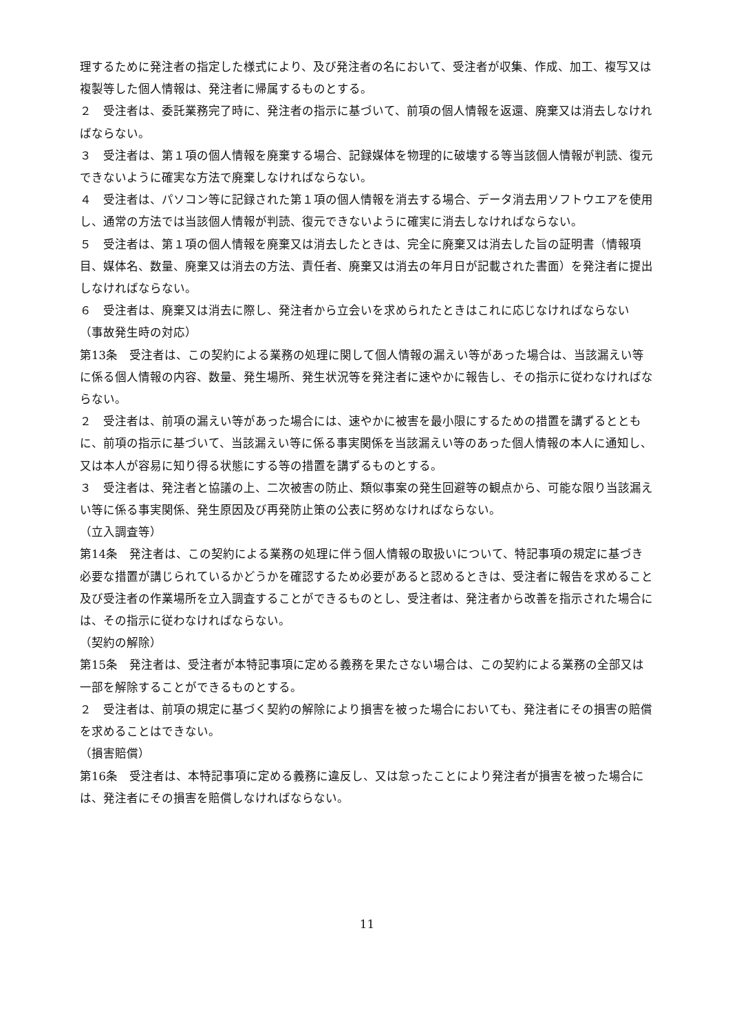理するために発注者の指定した様式により、及び発注者の名において、受注者が収集、作成、加工、複写又は複製等した個人情報は、発注者に帰属するものとする。
２　受注者は、委託業務完了時に、発注者の指示に基づいて、前項の個人情報を返還、廃棄又は消去しなければならない。
３　受注者は、第１項の個人情報を廃棄する場合、記録媒体を物理的に破壊する等当該個人情報が判読、復元できないように確実な方法で廃棄しなければならない。
４　受注者は、パソコン等に記録された第１項の個人情報を消去する場合、データ消去用ソフトウエアを使用し、通常の方法では当該個人情報が判読、復元できないように確実に消去しなければならない。
５　受注者は、第１項の個人情報を廃棄又は消去したときは、完全に廃棄又は消去した旨の証明書（情報項目、媒体名、数量、廃棄又は消去の方法、責任者、廃棄又は消去の年月日が記載された書面）を発注者に提出しなければならない。
６　受注者は、廃棄又は消去に際し、発注者から立会いを求められたときはこれに応じなければならない
（事故発生時の対応）
第13条　受注者は、この契約による業務の処理に関して個人情報の漏えい等があった場合は、当該漏えい等に係る個人情報の内容、数量、発生場所、発生状況等を発注者に速やかに報告し、その指示に従わなければならない。
２　受注者は、前項の漏えい等があった場合には、速やかに被害を最小限にするための措置を講ずるとともに、前項の指示に基づいて、当該漏えい等に係る事実関係を当該漏えい等のあった個人情報の本人に通知し、又は本人が容易に知り得る状態にする等の措置を講ずるものとする。
３　受注者は、発注者と協議の上、二次被害の防止、類似事案の発生回避等の観点から、可能な限り当該漏えい等に係る事実関係、発生原因及び再発防止策の公表に努めなければならない。
（立入調査等）
第14条　発注者は、この契約による業務の処理に伴う個人情報の取扱いについて、特記事項の規定に基づき必要な措置が講じられているかどうかを確認するため必要があると認めるときは、受注者に報告を求めること及び受注者の作業場所を立入調査することができるものとし、受注者は、発注者から改善を指示された場合には、その指示に従わなければならない。
（契約の解除）
第15条　発注者は、受注者が本特記事項に定める義務を果たさない場合は、この契約による業務の全部又は一部を解除することができるものとする。
２　受注者は、前項の規定に基づく契約の解除により損害を被った場合においても、発注者にその損害の賠償を求めることはできない。
（損害賠償）
第16条　受注者は、本特記事項に定める義務に違反し、又は怠ったことにより発注者が損害を被った場合には、発注者にその損害を賠償しなければならない。
11